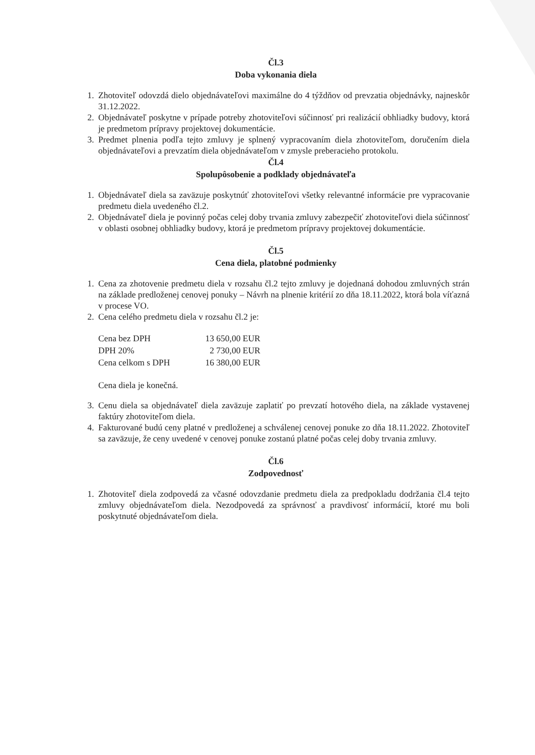Čl.3
Doba vykonania diela
1. Zhotoviteľ odovzdá dielo objednávateľovi maximálne do 4 týždňov od prevzatia objednávky, najneskôr 31.12.2022.
2. Objednávateľ poskytne v prípade potreby zhotoviteľovi súčinnosť pri realizácií obhliadky budovy, ktorá je predmetom prípravy projektovej dokumentácie.
3. Predmet plnenia podľa tejto zmluvy je splnený vypracovaním diela zhotoviteľom, doručením diela objednávateľovi a prevzatím diela objednávateľom v zmysle preberacieho protokolu.
Čl.4
Spolupôsobenie a podklady objednávateľa
1. Objednávateľ diela sa zaväzuje poskytnúť zhotoviteľovi všetky relevantné informácie pre vypracovanie predmetu diela uvedeného čl.2.
2. Objednávateľ diela je povinný počas celej doby trvania zmluvy zabezpečiť zhotoviteľovi diela súčinnosť v oblasti osobnej obhliadky budovy, ktorá je predmetom prípravy projektovej dokumentácie.
Čl.5
Cena diela, platobné podmienky
1. Cena za zhotovenie predmetu diela v rozsahu čl.2 tejto zmluvy je dojednaná dohodou zmluvných strán na základe predloženej cenovej ponuky – Návrh na plnenie kritérií zo dňa 18.11.2022, ktorá bola víťazná v procese VO.
2. Cena celého predmetu diela v rozsahu čl.2 je:
| Cena bez DPH | 13 650,00 EUR |
| DPH 20% | 2 730,00 EUR |
| Cena celkom s DPH | 16 380,00 EUR |
Cena diela je konečná.
3. Cenu diela sa objednávateľ diela zaväzuje zaplatiť po prevzatí hotového diela, na základe vystavenej faktúry zhotoviteľom diela.
4. Fakturované budú ceny platné v predloženej a schválenej cenovej ponuke zo dňa 18.11.2022. Zhotoviteľ sa zaväzuje, že ceny uvedené v cenovej ponuke zostanú platné počas celej doby trvania zmluvy.
Čl.6
Zodpovednosť
1. Zhotoviteľ diela zodpovedá za včasné odovzdanie predmetu diela za predpokladu dodržania čl.4 tejto zmluvy objednávateľom diela. Nezodpovedá za správnosť a pravdivosť informácií, ktoré mu boli poskytnuté objednávateľom diela.